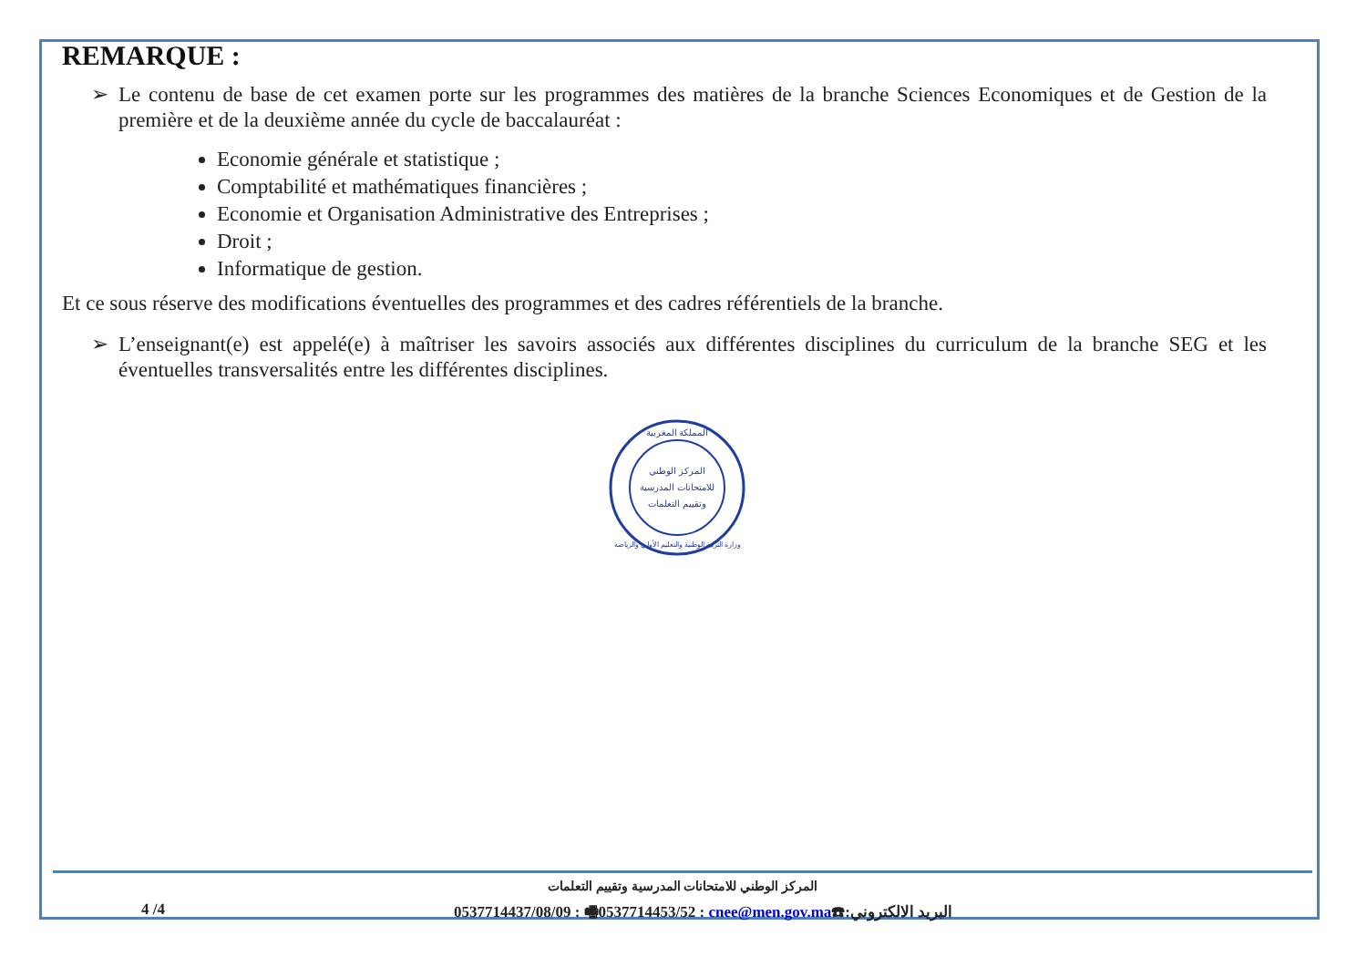REMARQUE :
➢ Le contenu de base de cet examen porte sur les programmes des matières de la branche Sciences Economiques et de Gestion de la première et de la deuxième année du cycle de baccalauréat :
Economie générale et statistique ;
Comptabilité et mathématiques financières ;
Economie et Organisation Administrative des Entreprises ;
Droit ;
Informatique de gestion.
Et ce sous réserve des modifications éventuelles des programmes et des cadres référentiels de la branche.
➢ L’enseignant(e) est appelé(e) à maîtriser les savoirs associés aux différentes disciplines du curriculum de la branche SEG et les éventuelles transversalités entre les différentes disciplines.
المركز الوطني
للامتحانات المدرسية
وتقييم التعلمات
المملكة المغربية
وزارة التربية الوطنية والتعليم الأولي والرياضة
المركز الوطني للامتحانات المدرسية وتقييم التعلمات
4 /4 0537714437/08/09 : 🖷0537714453/52 : cnee@men.gov.ma☎:البريد الالكتروني